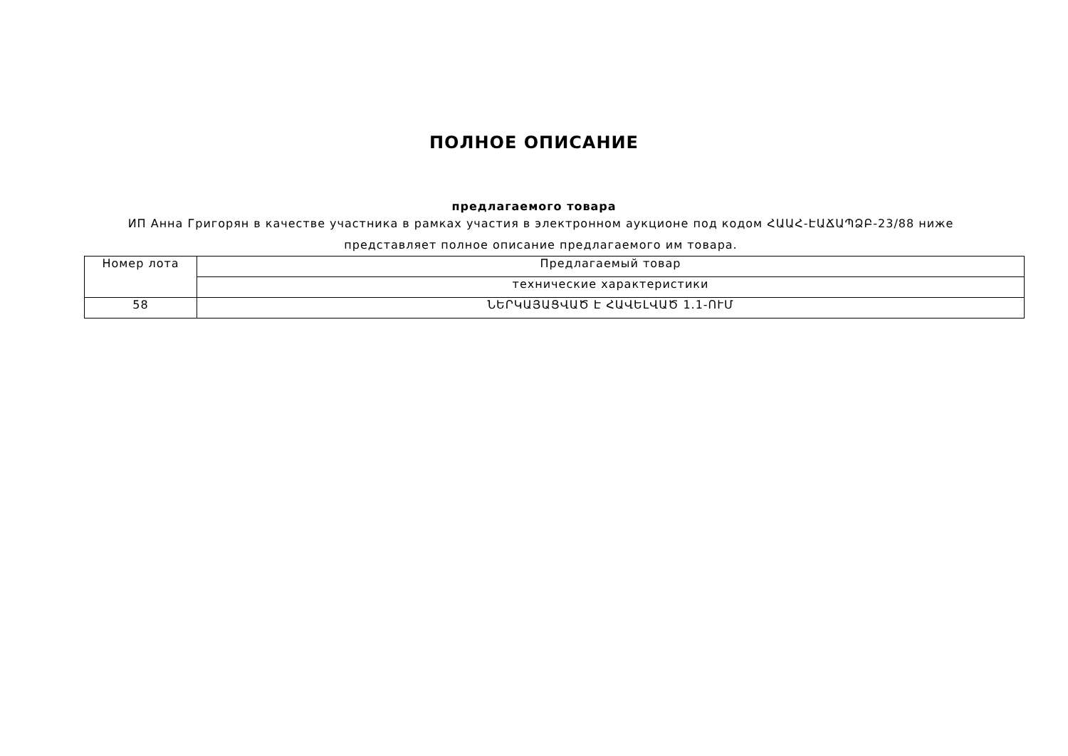ПОЛНОЕ ОПИСАНИЕ
предлагаемого товара
ИП Анна Григорян в качестве участника в рамках участия в электронном аукционе под кодом ՀԱԱՀ-ԷԱՃԱՊՁԲ-23/88 ниже представляет полное описание предлагаемого им товара.
| Номер лота | Предлагаемый товар |
| | технические характеристики |
| 58 | ՆԵՐԿԱՅԱՑՎԱԾ Է ՀԱՎԵԼՎԱԾ 1.1-ՈՒՄ |